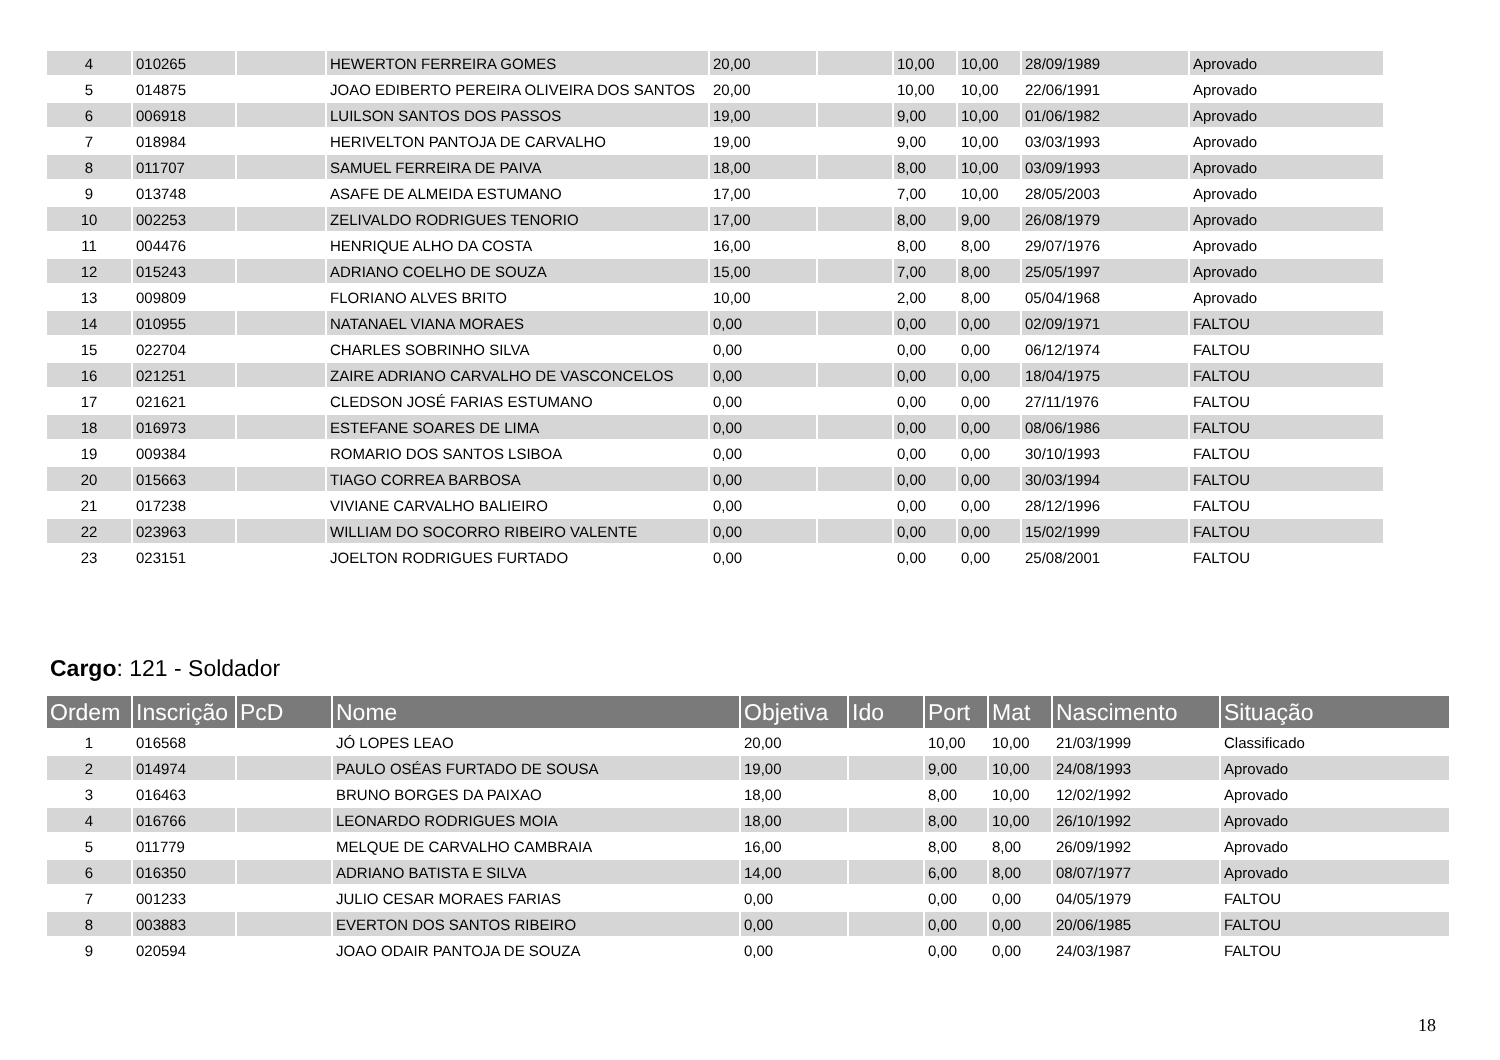| 4 | 010265 | | HEWERTON FERREIRA GOMES | 20,00 | | 10,00 | 10,00 | 28/09/1989 | Aprovado |
| 5 | 014875 | | JOAO EDIBERTO PEREIRA OLIVEIRA DOS SANTOS | 20,00 | | 10,00 | 10,00 | 22/06/1991 | Aprovado |
| 6 | 006918 | | LUILSON SANTOS DOS PASSOS | 19,00 | | 9,00 | 10,00 | 01/06/1982 | Aprovado |
| 7 | 018984 | | HERIVELTON PANTOJA DE CARVALHO | 19,00 | | 9,00 | 10,00 | 03/03/1993 | Aprovado |
| 8 | 011707 | | SAMUEL FERREIRA DE PAIVA | 18,00 | | 8,00 | 10,00 | 03/09/1993 | Aprovado |
| 9 | 013748 | | ASAFE DE ALMEIDA ESTUMANO | 17,00 | | 7,00 | 10,00 | 28/05/2003 | Aprovado |
| 10 | 002253 | | ZELIVALDO RODRIGUES TENORIO | 17,00 | | 8,00 | 9,00 | 26/08/1979 | Aprovado |
| 11 | 004476 | | HENRIQUE ALHO DA COSTA | 16,00 | | 8,00 | 8,00 | 29/07/1976 | Aprovado |
| 12 | 015243 | | ADRIANO COELHO DE SOUZA | 15,00 | | 7,00 | 8,00 | 25/05/1997 | Aprovado |
| 13 | 009809 | | FLORIANO ALVES BRITO | 10,00 | | 2,00 | 8,00 | 05/04/1968 | Aprovado |
| 14 | 010955 | | NATANAEL VIANA MORAES | 0,00 | | 0,00 | 0,00 | 02/09/1971 | FALTOU |
| 15 | 022704 | | CHARLES SOBRINHO SILVA | 0,00 | | 0,00 | 0,00 | 06/12/1974 | FALTOU |
| 16 | 021251 | | ZAIRE ADRIANO CARVALHO DE VASCONCELOS | 0,00 | | 0,00 | 0,00 | 18/04/1975 | FALTOU |
| 17 | 021621 | | CLEDSON JOSÉ FARIAS ESTUMANO | 0,00 | | 0,00 | 0,00 | 27/11/1976 | FALTOU |
| 18 | 016973 | | ESTEFANE SOARES DE LIMA | 0,00 | | 0,00 | 0,00 | 08/06/1986 | FALTOU |
| 19 | 009384 | | ROMARIO DOS SANTOS LSIBOA | 0,00 | | 0,00 | 0,00 | 30/10/1993 | FALTOU |
| 20 | 015663 | | TIAGO CORREA BARBOSA | 0,00 | | 0,00 | 0,00 | 30/03/1994 | FALTOU |
| 21 | 017238 | | VIVIANE CARVALHO BALIEIRO | 0,00 | | 0,00 | 0,00 | 28/12/1996 | FALTOU |
| 22 | 023963 | | WILLIAM DO SOCORRO RIBEIRO VALENTE | 0,00 | | 0,00 | 0,00 | 15/02/1999 | FALTOU |
| 23 | 023151 | | JOELTON RODRIGUES FURTADO | 0,00 | | 0,00 | 0,00 | 25/08/2001 | FALTOU |
Cargo: 121 - Soldador
| Ordem | Inscrição | PcD | Nome | Objetiva | Ido | Port | Mat | Nascimento | Situação |
| --- | --- | --- | --- | --- | --- | --- | --- | --- | --- |
| 1 | 016568 | | JÓ LOPES LEAO | 20,00 | | 10,00 | 10,00 | 21/03/1999 | Classificado |
| 2 | 014974 | | PAULO OSÉAS FURTADO DE SOUSA | 19,00 | | 9,00 | 10,00 | 24/08/1993 | Aprovado |
| 3 | 016463 | | BRUNO BORGES DA PAIXAO | 18,00 | | 8,00 | 10,00 | 12/02/1992 | Aprovado |
| 4 | 016766 | | LEONARDO RODRIGUES MOIA | 18,00 | | 8,00 | 10,00 | 26/10/1992 | Aprovado |
| 5 | 011779 | | MELQUE DE CARVALHO CAMBRAIA | 16,00 | | 8,00 | 8,00 | 26/09/1992 | Aprovado |
| 6 | 016350 | | ADRIANO BATISTA E SILVA | 14,00 | | 6,00 | 8,00 | 08/07/1977 | Aprovado |
| 7 | 001233 | | JULIO CESAR MORAES FARIAS | 0,00 | | 0,00 | 0,00 | 04/05/1979 | FALTOU |
| 8 | 003883 | | EVERTON DOS SANTOS RIBEIRO | 0,00 | | 0,00 | 0,00 | 20/06/1985 | FALTOU |
| 9 | 020594 | | JOAO ODAIR PANTOJA DE SOUZA | 0,00 | | 0,00 | 0,00 | 24/03/1987 | FALTOU |
18